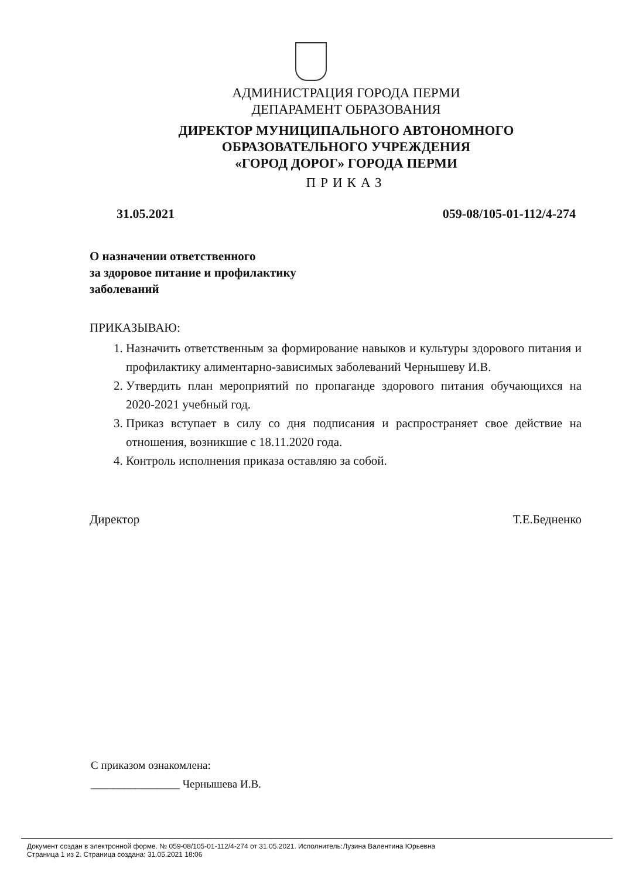АДМИНИСТРАЦИЯ ГОРОДА ПЕРМИ
ДЕПАРАМЕНТ ОБРАЗОВАНИЯ
ДИРЕКТОР МУНИЦИПАЛЬНОГО АВТОНОМНОГО
ОБРАЗОВАТЕЛЬНОГО УЧРЕЖДЕНИЯ
«ГОРОД ДОРОГ» ГОРОДА ПЕРМИ
ПРИКАЗ
31.05.2021 059-08/105-01-112/4-274
О назначении ответственного
за здоровое питание и профилактику
заболеваний
ПРИКАЗЫВАЮ:
1. Назначить ответственным за формирование навыков и культуры здорового питания и профилактику алиментарно-зависимых заболеваний Чернышеву И.В.
2. Утвердить план мероприятий по пропаганде здорового питания обучающихся на 2020-2021 учебный год.
3. Приказ вступает в силу со дня подписания и распространяет свое действие на отношения, возникшие с 18.11.2020 года.
4. Контроль исполнения приказа оставляю за собой.
Директор Т.Е.Бедненко
С приказом ознакомлена:
________________ Чернышева И.В.
Документ создан в электронной форме. № 059-08/105-01-112/4-274 от 31.05.2021. Исполнитель:Лузина Валентина Юрьевна
Страница 1 из 2. Страница создана: 31.05.2021 18:06